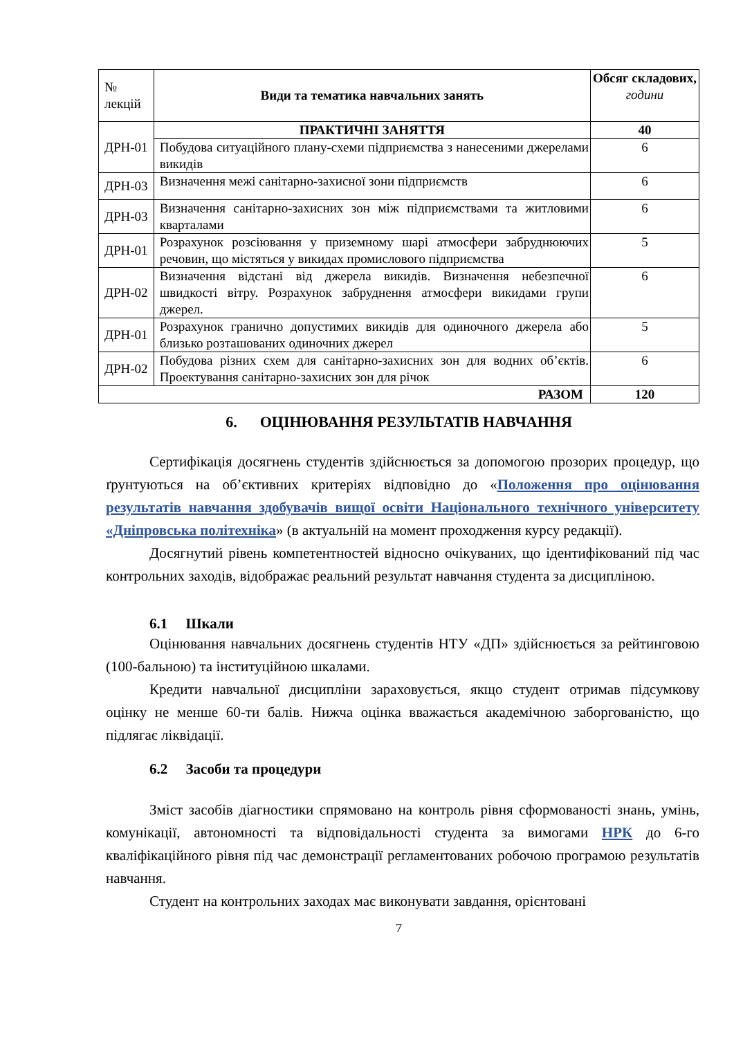| № лекцій | Види та тематика навчальних занять | Обсяг складових, години |
| ДРН-01 | ПРАКТИЧНІ ЗАНЯТТЯ | 40 |
| | Побудова ситуаційного плану-схеми підприємства з нанесеними джерелами викидів | 6 |
| ДРН-03 | Визначення межі санітарно-захисної зони підприємств | 6 |
| ДРН-03 | Визначення санітарно-захисних зон між підприємствами та житловими кварталами | 6 |
| ДРН-01 | Розрахунок розсіювання у приземному шарі атмосфери забруднюючих речовин, що містяться у викидах промислового підприємства | 5 |
| ДРН-02 | Визначення відстані від джерела викидів. Визначення небезпечної швидкості вітру. Розрахунок забруднення атмосфери викидами групи джерел. | 6 |
| ДРН-01 | Розрахунок гранично допустимих викидів для одиночного джерела або близько розташованих одиночних джерел | 5 |
| ДРН-02 | Побудова різних схем для санітарно-захисних зон для водних об’єктів. Проектування санітарно-захисних зон для річок | 6 |
| РАЗОМ | | 120 |
6. ОЦІНЮВАННЯ РЕЗУЛЬТАТІВ НАВЧАННЯ
Сертифікація досягнень студентів здійснюється за допомогою прозорих процедур, що ґрунтуються на об’єктивних критеріях відповідно до «Положення про оцінювання результатів навчання здобувачів вищої освіти Національного технічного університету «Дніпровська політехніка» (в актуальній на момент проходження курсу редакції).
Досягнутий рівень компетентностей відносно очікуваних, що ідентифікований під час контрольних заходів, відображає реальний результат навчання студента за дисципліною.
6.1 Шкали
Оцінювання навчальних досягнень студентів НТУ «ДП» здійснюється за рейтинговою (100-бальною) та інституційною шкалами.
Кредити навчальної дисципліни зараховується, якщо студент отримав підсумкову оцінку не менше 60-ти балів. Нижча оцінка вважається академічною заборгованістю, що підлягає ліквідації.
6.2 Засоби та процедури
Зміст засобів діагностики спрямовано на контроль рівня сформованості знань, умінь, комунікації, автономності та відповідальності студента за вимогами НРК до 6-го кваліфікаційного рівня під час демонстрації регламентованих робочою програмою результатів навчання.
Студент на контрольних заходах має виконувати завдання, орієнтовані
7